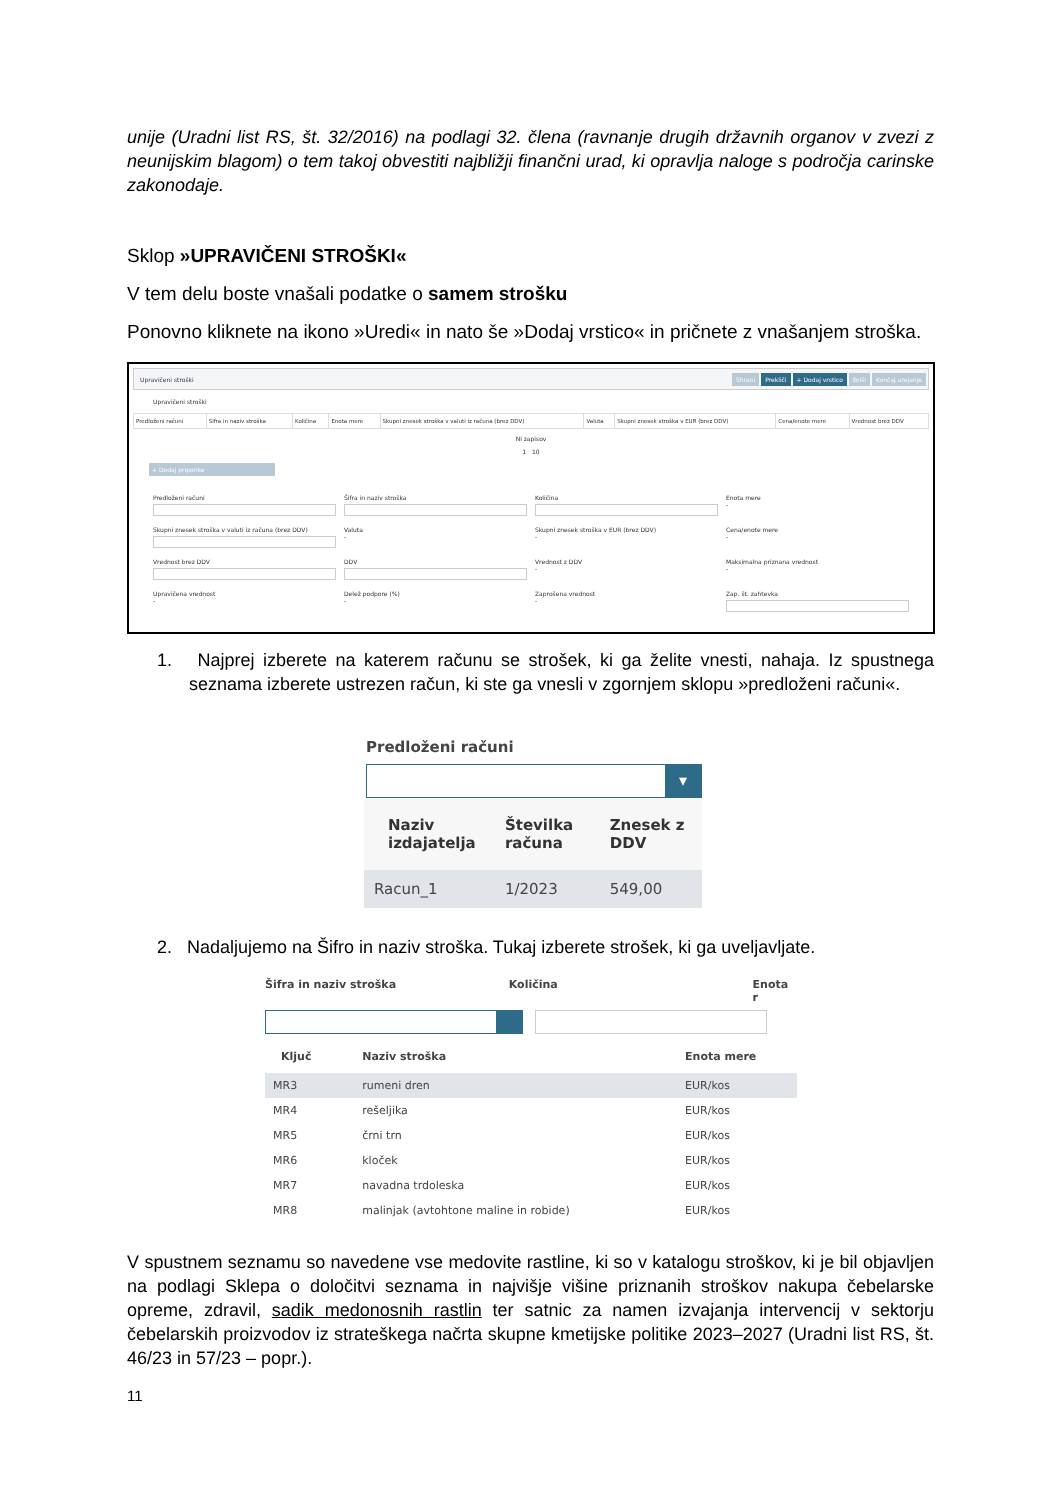unije (Uradni list RS, št. 32/2016) na podlagi 32. člena (ravnanje drugih državnih organov v zvezi z neunijskim blagom) o tem takoj obvestiti najbližji finančni urad, ki opravlja naloge s področja carinske zakonodaje.
Sklop »UPRAVIČENI STROŠKI«
V tem delu boste vnašali podatke o samem strošku
Ponovno kliknete na ikono »Uredi« in nato še »Dodaj vrstico« in pričnete z vnašanjem stroška.
Upravičeni stroški Shrani Prekliči + Dodaj vrstico Briši Končaj urejanje
Upravičeni stroški
| Predloženi računi | Šifra in naziv stroška | Količina | Enota mere | Skupni znesek stroška v valuti iz računa (brez DDV) | Valuta | Skupni znesek stroška v EUR (brez DDV) | Cena/enote mere | Vrednost brez DDV |
| --- | --- | --- | --- | --- | --- | --- | --- | --- |
Ni zapisov
1 10
+ Dodaj priponke
Predloženi računi
Šifra in naziv stroška
Količina
Enota mere
-
Skupni znesek stroška v valuti iz računa (brez DDV)
Valuta
-
Skupni znesek stroška v EUR (brez DDV)
-
Cena/enote mere
-
Vrednost brez DDV
DDV
Vrednost z DDV
-
Maksimalna priznana vrednost
-
Upravičena vrednost
-
Delež podpore (%)
-
Zaprošena vrednost
-
Zap. št. zahtevka
1. Najprej izberete na katerem računu se strošek, ki ga želite vnesti, nahaja. Iz spustnega seznama izberete ustrezen račun, ki ste ga vnesli v zgornjem sklopu »predloženi računi«.
Predloženi računi
▾
| Naziv izdajatelja | Številka računa | Znesek z DDV |
| --- | --- | --- |
| Racun_1 | 1/2023 | 549,00 |
2. Nadaljujemo na Šifro in naziv stroška. Tukaj izberete strošek, ki ga uveljavljate.
Šifra in naziv stroška Količina Enota r
| Ključ | Naziv stroška | Enota mere |
| --- | --- | --- |
| MR3 | rumeni dren | EUR/kos |
| MR4 | rešeljika | EUR/kos |
| MR5 | črni trn | EUR/kos |
| MR6 | kloček | EUR/kos |
| MR7 | navadna trdoleska | EUR/kos |
| MR8 | malinjak (avtohtone maline in robide) | EUR/kos |
V spustnem seznamu so navedene vse medovite rastline, ki so v katalogu stroškov, ki je bil objavljen na podlagi Sklepa o določitvi seznama in najvišje višine priznanih stroškov nakupa čebelarske opreme, zdravil, sadik medonosnih rastlin ter satnic za namen izvajanja intervencij v sektorju čebelarskih proizvodov iz strateškega načrta skupne kmetijske politike 2023–2027 (Uradni list RS, št. 46/23 in 57/23 – popr.).
11